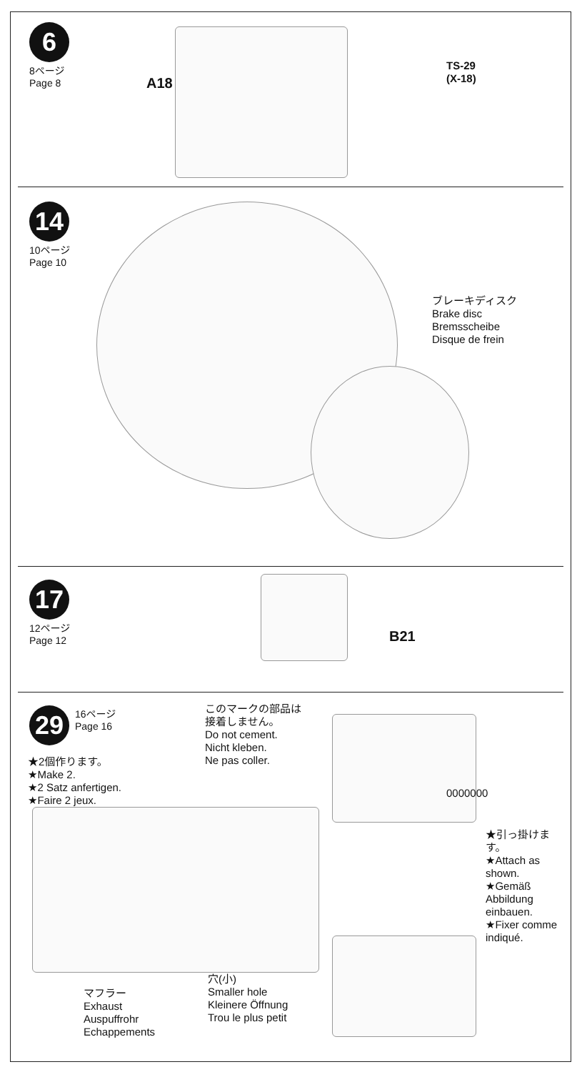6
8ページ
Page 8
A18
TS-29
(X-18)
14
10ページ
Page 10
ブレーキディスク
Brake disc
Bremsscheibe
Disque de frein
17
12ページ
Page 12
B21
29
16ページ
Page 16
このマークの部品は
接着しません。
Do not cement.
Nicht kleben.
Ne pas coller.
★2個作ります。
★Make 2.
★2 Satz anfertigen.
★Faire 2 jeux.
0000000
★引っ掛けます。
★Attach as
shown.
★Gemäß
Abbildung
einbauen.
★Fixer comme
indiqué.
穴(小)
Smaller hole
Kleinere Öffnung
Trou le plus petit
マフラー
Exhaust
Auspuffrohr
Echappements